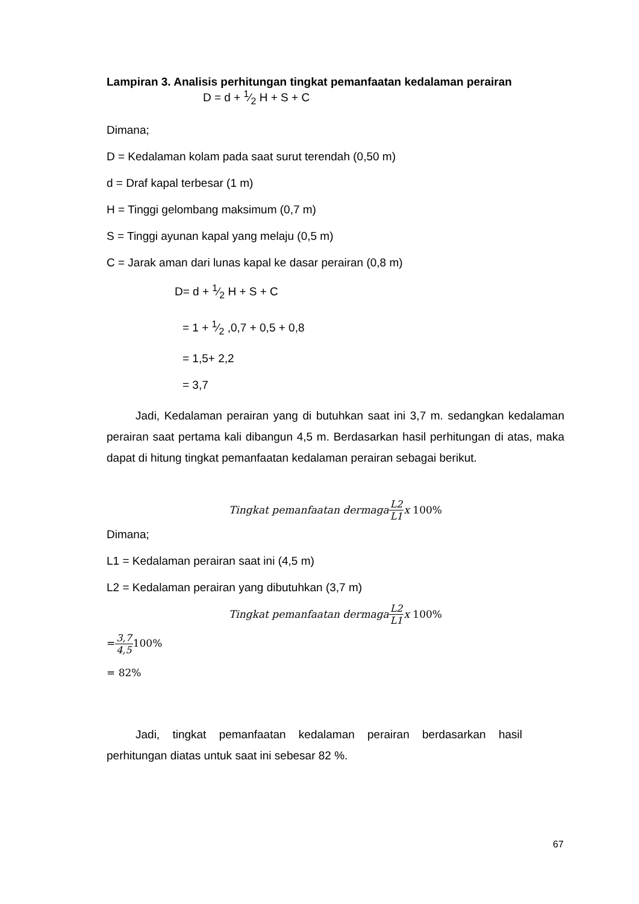Lampiran 3. Analisis perhitungan tingkat pemanfaatan kedalaman perairan
D = d + 1⁄2 H + S + C
Dimana;
D = Kedalaman kolam pada saat surut terendah (0,50 m)
d = Draf kapal terbesar (1 m)
H = Tinggi gelombang maksimum (0,7 m)
S = Tinggi ayunan kapal yang melaju (0,5 m)
C = Jarak aman dari lunas kapal ke dasar perairan (0,8 m)
D= d + 1⁄2 H + S + C
= 1 + 1⁄2 ,0,7 + 0,5 + 0,8
= 1,5+ 2,2
= 3,7
Jadi, Kedalaman perairan yang di butuhkan saat ini 3,7 m. sedangkan kedalaman perairan saat pertama kali dibangun 4,5 m. Berdasarkan hasil perhitungan di atas, maka dapat di hitung tingkat pemanfaatan kedalaman perairan sebagai berikut.
Tingkat pemanfaatan dermaga L2 L1 x 100%
Dimana;
L1 = Kedalaman perairan saat ini (4,5 m)
L2 = Kedalaman perairan yang dibutuhkan (3,7 m)
Tingkat pemanfaatan dermaga L2 L1 x 100%
=3,7 4,5100%
= 82%
Jadi, tingkat pemanfaatan kedalaman perairan berdasarkan hasil perhitungan diatas untuk saat ini sebesar 82 %.
67